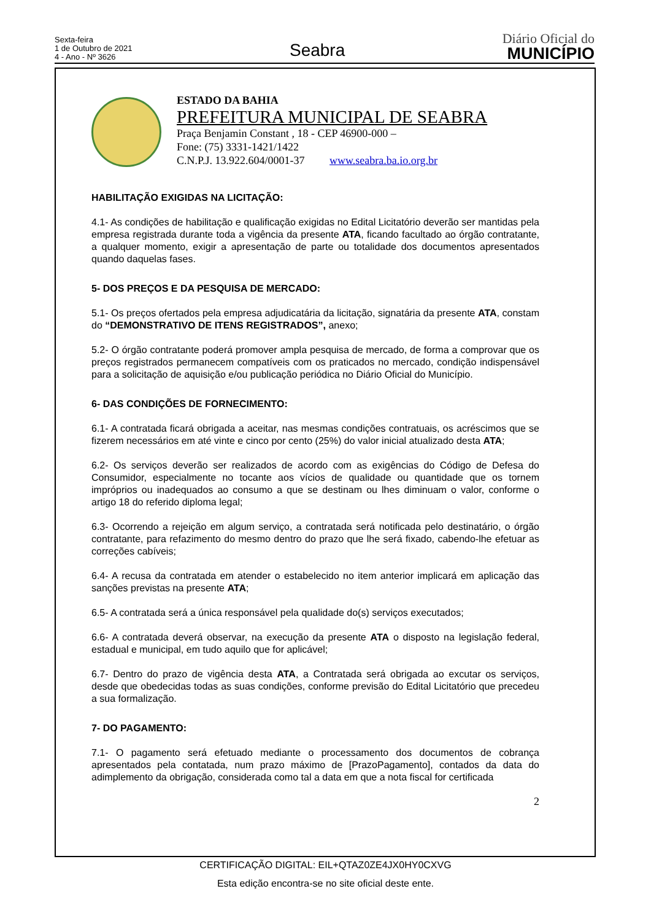Sexta-feira
1 de Outubro de 2021
4 - Ano - Nº 3626
Seabra
Diário Oficial do
MUNICÍPIO
ESTADO DA BAHIA
PREFEITURA MUNICIPAL DE SEABRA
Praça Benjamin Constant , 18 - CEP 46900-000 –
Fone: (75) 3331-1421/1422
C.N.P.J. 13.922.604/0001-37 www.seabra.ba.io.org.br
HABILITAÇÃO EXIGIDAS NA LICITAÇÃO:
4.1- As condições de habilitação e qualificação exigidas no Edital Licitatório deverão ser mantidas pela empresa registrada durante toda a vigência da presente ATA, ficando facultado ao órgão contratante, a qualquer momento, exigir a apresentação de parte ou totalidade dos documentos apresentados quando daquelas fases.
5- DOS PREÇOS E DA PESQUISA DE MERCADO:
5.1- Os preços ofertados pela empresa adjudicatária da licitação, signatária da presente ATA, constam do “DEMONSTRATIVO DE ITENS REGISTRADOS”, anexo;
5.2- O órgão contratante poderá promover ampla pesquisa de mercado, de forma a comprovar que os preços registrados permanecem compatíveis com os praticados no mercado, condição indispensável para a solicitação de aquisição e/ou publicação periódica no Diário Oficial do Município.
6- DAS CONDIÇÕES DE FORNECIMENTO:
6.1- A contratada ficará obrigada a aceitar, nas mesmas condições contratuais, os acréscimos que se fizerem necessários em até vinte e cinco por cento (25%) do valor inicial atualizado desta ATA;
6.2- Os serviços deverão ser realizados de acordo com as exigências do Código de Defesa do Consumidor, especialmente no tocante aos vícios de qualidade ou quantidade que os tornem impróprios ou inadequados ao consumo a que se destinam ou lhes diminuam o valor, conforme o artigo 18 do referido diploma legal;
6.3- Ocorrendo a rejeição em algum serviço, a contratada será notificada pelo destinatário, o órgão contratante, para refazimento do mesmo dentro do prazo que lhe será fixado, cabendo-lhe efetuar as correções cabíveis;
6.4- A recusa da contratada em atender o estabelecido no item anterior implicará em aplicação das sanções previstas na presente ATA;
6.5- A contratada será a única responsável pela qualidade do(s) serviços executados;
6.6- A contratada deverá observar, na execução da presente ATA o disposto na legislação federal, estadual e municipal, em tudo aquilo que for aplicável;
6.7- Dentro do prazo de vigência desta ATA, a Contratada será obrigada ao excutar os serviços, desde que obedecidas todas as suas condições, conforme previsão do Edital Licitatório que precedeu a sua formalização.
7- DO PAGAMENTO:
7.1- O pagamento será efetuado mediante o processamento dos documentos de cobrança apresentados pela contatada, num prazo máximo de [PrazoPagamento], contados da data do adimplemento da obrigação, considerada como tal a data em que a nota fiscal for certificada
2
CERTIFICAÇÃO DIGITAL: EIL+QTAZ0ZE4JX0HY0CXVG
Esta edição encontra-se no site oficial deste ente.